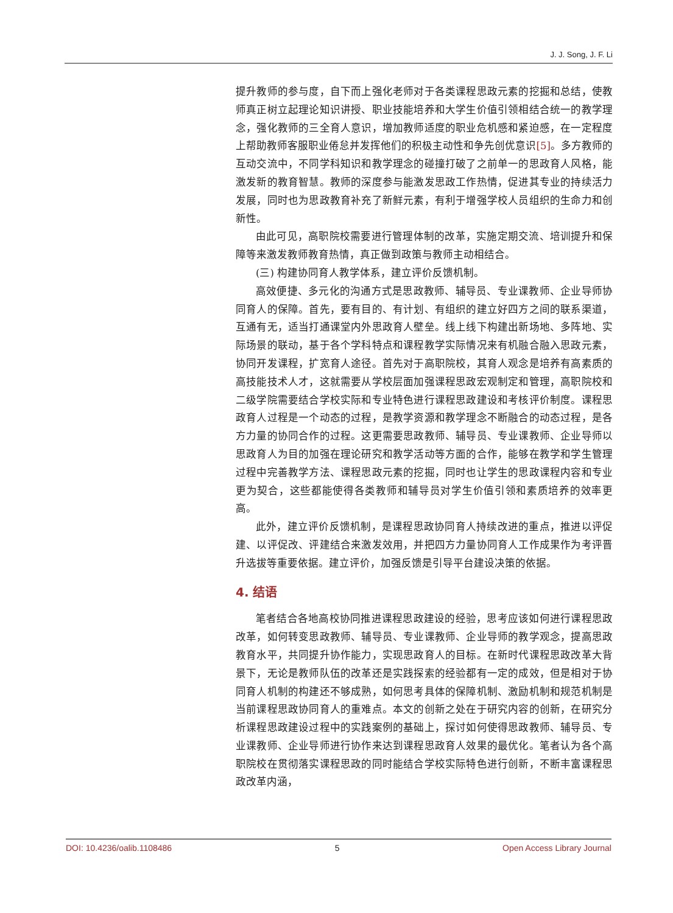J. J. Song, J. F. Li
提升教师的参与度，自下而上强化老师对于各类课程思政元素的挖掘和总结，使教师真正树立起理论知识讲授、职业技能培养和大学生价值引领相结合统一的教学理念，强化教师的三全育人意识，增加教师适度的职业危机感和紧迫感，在一定程度上帮助教师客服职业倦怠并发挥他们的积极主动性和争先创优意识[5]。多方教师的互动交流中，不同学科知识和教学理念的碰撞打破了之前单一的思政育人风格，能激发新的教育智慧。教师的深度参与能激发思政工作热情，促进其专业的持续活力发展，同时也为思政教育补充了新鲜元素，有利于增强学校人员组织的生命力和创新性。
由此可见，高职院校需要进行管理体制的改革，实施定期交流、培训提升和保障等来激发教师教育热情，真正做到政策与教师主动相结合。
(三) 构建协同育人教学体系，建立评价反馈机制。
高效便捷、多元化的沟通方式是思政教师、辅导员、专业课教师、企业导师协同育人的保障。首先，要有目的、有计划、有组织的建立好四方之间的联系渠道，互通有无，适当打通课堂内外思政育人壁垒。线上线下构建出新场地、多阵地、实际场景的联动，基于各个学科特点和课程教学实际情况来有机融合融入思政元素，协同开发课程，扩宽育人途径。首先对于高职院校，其育人观念是培养有高素质的高技能技术人才，这就需要从学校层面加强课程思政宏观制定和管理，高职院校和二级学院需要结合学校实际和专业特色进行课程思政建设和考核评价制度。课程思政育人过程是一个动态的过程，是教学资源和教学理念不断融合的动态过程，是各方力量的协同合作的过程。这更需要思政教师、辅导员、专业课教师、企业导师以思政育人为目的加强在理论研究和教学活动等方面的合作，能够在教学和学生管理过程中完善教学方法、课程思政元素的挖掘，同时也让学生的思政课程内容和专业更为契合，这些都能使得各类教师和辅导员对学生价值引领和素质培养的效率更高。
此外，建立评价反馈机制，是课程思政协同育人持续改进的重点，推进以评促建、以评促改、评建结合来激发效用，并把四方力量协同育人工作成果作为考评晋升选拔等重要依据。建立评价，加强反馈是引导平台建设决策的依据。
4. 结语
笔者结合各地高校协同推进课程思政建设的经验，思考应该如何进行课程思政改革，如何转变思政教师、辅导员、专业课教师、企业导师的教学观念，提高思政教育水平，共同提升协作能力，实现思政育人的目标。在新时代课程思政改革大背景下，无论是教师队伍的改革还是实践探索的经验都有一定的成效，但是相对于协同育人机制的构建还不够成熟，如何思考具体的保障机制、激励机制和规范机制是当前课程思政协同育人的重难点。本文的创新之处在于研究内容的创新，在研究分析课程思政建设过程中的实践案例的基础上，探讨如何使得思政教师、辅导员、专业课教师、企业导师进行协作来达到课程思政育人效果的最优化。笔者认为各个高职院校在贯彻落实课程思政的同时能结合学校实际特色进行创新，不断丰富课程思政改革内涵，
DOI: 10.4236/oalib.1108486 5 Open Access Library Journal